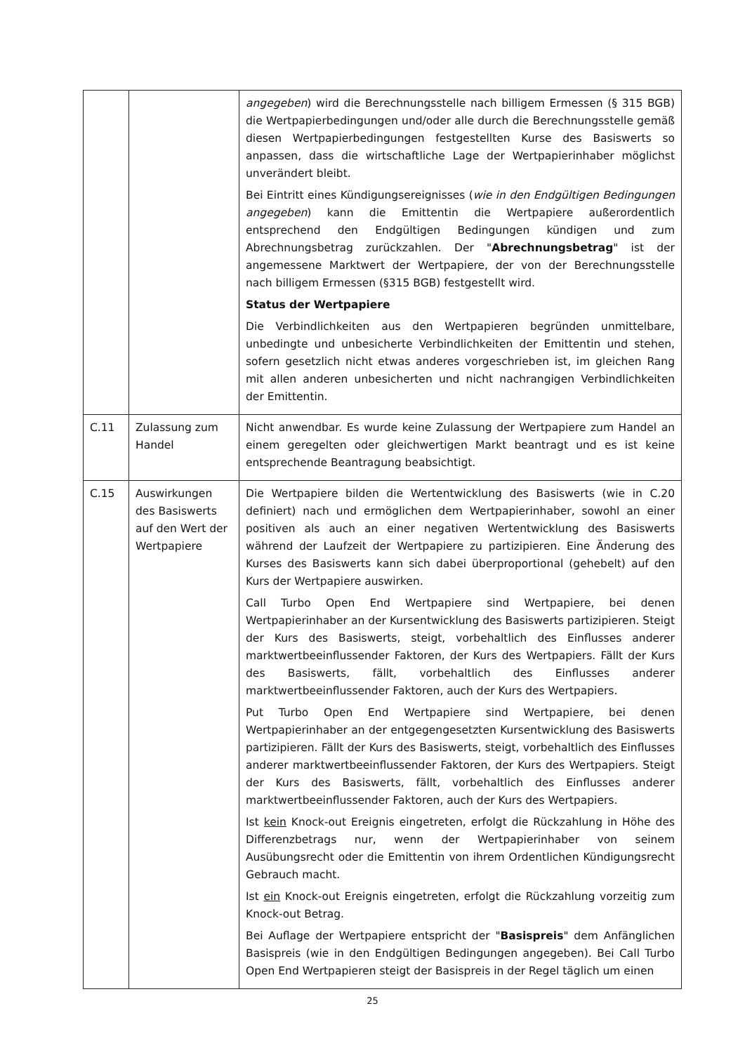| | | angegeben ) wird die Berechnungsstelle nach billigem Ermessen (§ 315 BGB) die Wertpapierbedingungen und/oder alle durch die Berechnungsstelle gemäß diesen Wertpapierbedingungen festgestellten Kurse des Basiswerts so anpassen, dass die wirtschaftliche Lage der Wertpapierinhaber möglichst unverändert bleibt. Bei Eintritt eines Kündigungsereignisses ( wie in den Endgültigen Bedingungen angegeben ) kann die Emittentin die Wertpapiere außerordentlich entsprechend den Endgültigen Bedingungen kündigen und zum Abrechnungsbetrag zurückzahlen. Der " Abrechnungsbetrag " ist der angemessene Marktwert der Wertpapiere, der von der Berechnungsstelle nach billigem Ermessen (§315 BGB) festgestellt wird. Status der Wertpapiere Die Verbindlichkeiten aus den Wertpapieren begründen unmittelbare, unbedingte und unbesicherte Verbindlichkeiten der Emittentin und stehen, sofern gesetzlich nicht etwas anderes vorgeschrieben ist, im gleichen Rang mit allen anderen unbesicherten und nicht nachrangigen Verbindlichkeiten der Emittentin. |
| C.11 | Zulassung zum Handel | Nicht anwendbar. Es wurde keine Zulassung der Wertpapiere zum Handel an einem geregelten oder gleichwertigen Markt beantragt und es ist keine entsprechende Beantragung beabsichtigt. |
| C.15 | Auswirkungen des Basiswerts auf den Wert der Wertpapiere | Die Wertpapiere bilden die Wertentwicklung des Basiswerts (wie in C.20 definiert) nach und ermöglichen dem Wertpapierinhaber, sowohl an einer positiven als auch an einer negativen Wertentwicklung des Basiswerts während der Laufzeit der Wertpapiere zu partizipieren. Eine Änderung des Kurses des Basiswerts kann sich dabei überproportional (gehebelt) auf den Kurs der Wertpapiere auswirken. Call Turbo Open End Wertpapiere sind Wertpapiere, bei denen Wertpapierinhaber an der Kursentwicklung des Basiswerts partizipieren. Steigt der Kurs des Basiswerts, steigt, vorbehaltlich des Einflusses anderer marktwertbeeinflussender Faktoren, der Kurs des Wertpapiers. Fällt der Kurs des Basiswerts, fällt, vorbehaltlich des Einflusses anderer marktwertbeeinflussender Faktoren, auch der Kurs des Wertpapiers. Put Turbo Open End Wertpapiere sind Wertpapiere, bei denen Wertpapierinhaber an der entgegengesetzten Kursentwicklung des Basiswerts partizipieren. Fällt der Kurs des Basiswerts, steigt, vorbehaltlich des Einflusses anderer marktwertbeeinflussender Faktoren, der Kurs des Wertpapiers. Steigt der Kurs des Basiswerts, fällt, vorbehaltlich des Einflusses anderer marktwertbeeinflussender Faktoren, auch der Kurs des Wertpapiers. Ist kein Knock-out Ereignis eingetreten, erfolgt die Rückzahlung in Höhe des Differenzbetrags nur, wenn der Wertpapierinhaber von seinem Ausübungsrecht oder die Emittentin von ihrem Ordentlichen Kündigungsrecht Gebrauch macht. Ist ein Knock-out Ereignis eingetreten, erfolgt die Rückzahlung vorzeitig zum Knock-out Betrag. Bei Auflage der Wertpapiere entspricht der " Basispreis " dem Anfänglichen Basispreis (wie in den Endgültigen Bedingungen angegeben). Bei Call Turbo Open End Wertpapieren steigt der Basispreis in der Regel täglich um einen |
25